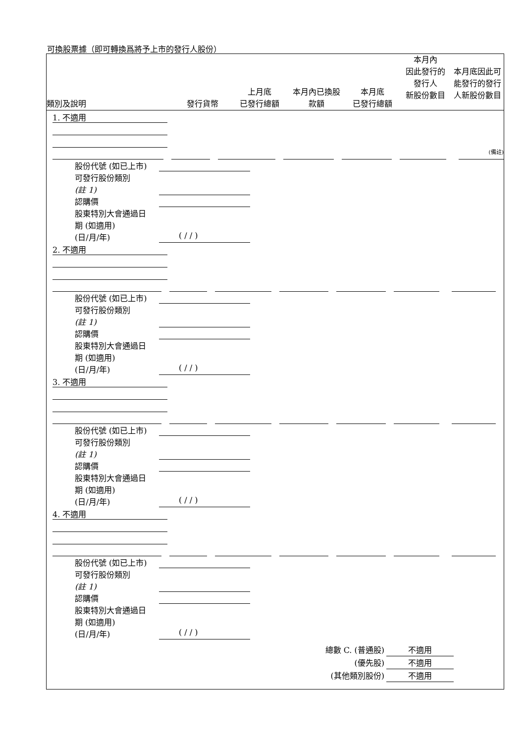可換股票據（即可轉換爲將予上市的發行人股份）
類別及說明
發行貨幣
上月底
已發行總額
本月內已換股
款額
本月底
已發行總額
本月內
因此發行的
發行人
新股份數目
本月底因此可
能發行的發行
人新股份數目
1. 不適用
(備註)
股份代號 (如已上市)
可發行股份類別
(註 1)
認購價
股東特別大會通過日
期 (如適用)
(日/月/年) ( / / )
2. 不適用
股份代號 (如已上市)
可發行股份類別
(註 1)
認購價
股東特別大會通過日
期 (如適用)
(日/月/年) ( / / )
3. 不適用
股份代號 (如已上市)
可發行股份類別
(註 1)
認購價
股東特別大會通過日
期 (如適用)
(日/月/年) ( / / )
4. 不適用
股份代號 (如已上市)
可發行股份類別
(註 1)
認購價
股東特別大會通過日
期 (如適用)
(日/月/年) ( / / )
總數 C. (普通股) 不適用
(優先股) 不適用
(其他類別股份) 不適用